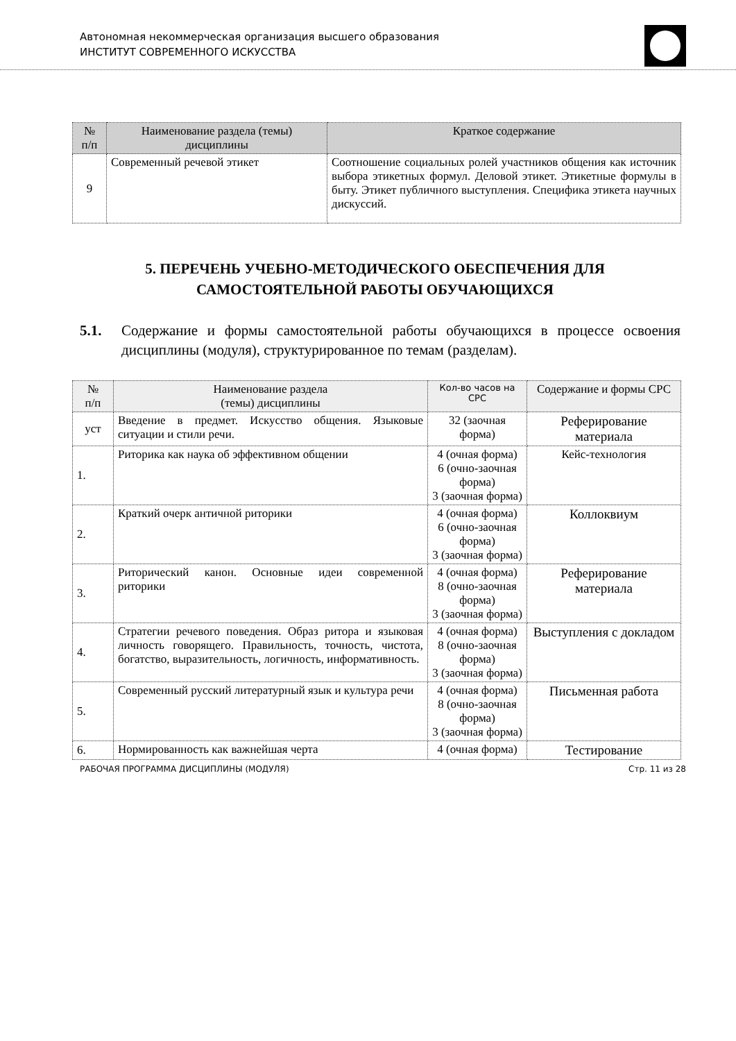Автономная некоммерческая организация высшего образования
ИНСТИТУТ СОВРЕМЕННОГО ИСКУССТВА
| № п/п | Наименование раздела (темы) дисциплины | Краткое содержание |
| --- | --- | --- |
| 9 | Современный речевой этикет | Соотношение социальных ролей участников общения как источник выбора этикетных формул. Деловой этикет. Этикетные формулы в быту. Этикет публичного выступления. Специфика этикета научных дискуссий. |
5. ПЕРЕЧЕНЬ УЧЕБНО-МЕТОДИЧЕСКОГО ОБЕСПЕЧЕНИЯ ДЛЯ САМОСТОЯТЕЛЬНОЙ РАБОТЫ ОБУЧАЮЩИХСЯ
5.1. Содержание и формы самостоятельной работы обучающихся в процессе освоения дисциплины (модуля), структурированное по темам (разделам).
| № п/п | Наименование раздела (темы) дисциплины | Кол-во часов на СРС | Содержание и формы СРС |
| --- | --- | --- | --- |
| уст | Введение в предмет. Искусство общения. Языковые ситуации и стили речи. | 32 (заочная форма) | Реферирование материала |
| 1. | Риторика как наука об эффективном общении | 4 (очная форма) 6 (очно-заочная форма) 3 (заочная форма) | Кейс-технология |
| 2. | Краткий очерк античной риторики | 4 (очная форма) 6 (очно-заочная форма) 3 (заочная форма) | Коллоквиум |
| 3. | Риторический канон. Основные идеи современной риторики | 4 (очная форма) 8 (очно-заочная форма) 3 (заочная форма) | Реферирование материала |
| 4. | Стратегии речевого поведения. Образ ритора и языковая личность говорящего. Правильность, точность, чистота, богатство, выразительность, логичность, информативность. | 4 (очная форма) 8 (очно-заочная форма) 3 (заочная форма) | Выступления с докладом |
| 5. | Современный русский литературный язык и культура речи | 4 (очная форма) 8 (очно-заочная форма) 3 (заочная форма) | Письменная работа |
| 6. | Нормированность как важнейшая черта | 4 (очная форма) | Тестирование |
РАБОЧАЯ ПРОГРАММА ДИСЦИПЛИНЫ (МОДУЛЯ) Стр. 11 из 28